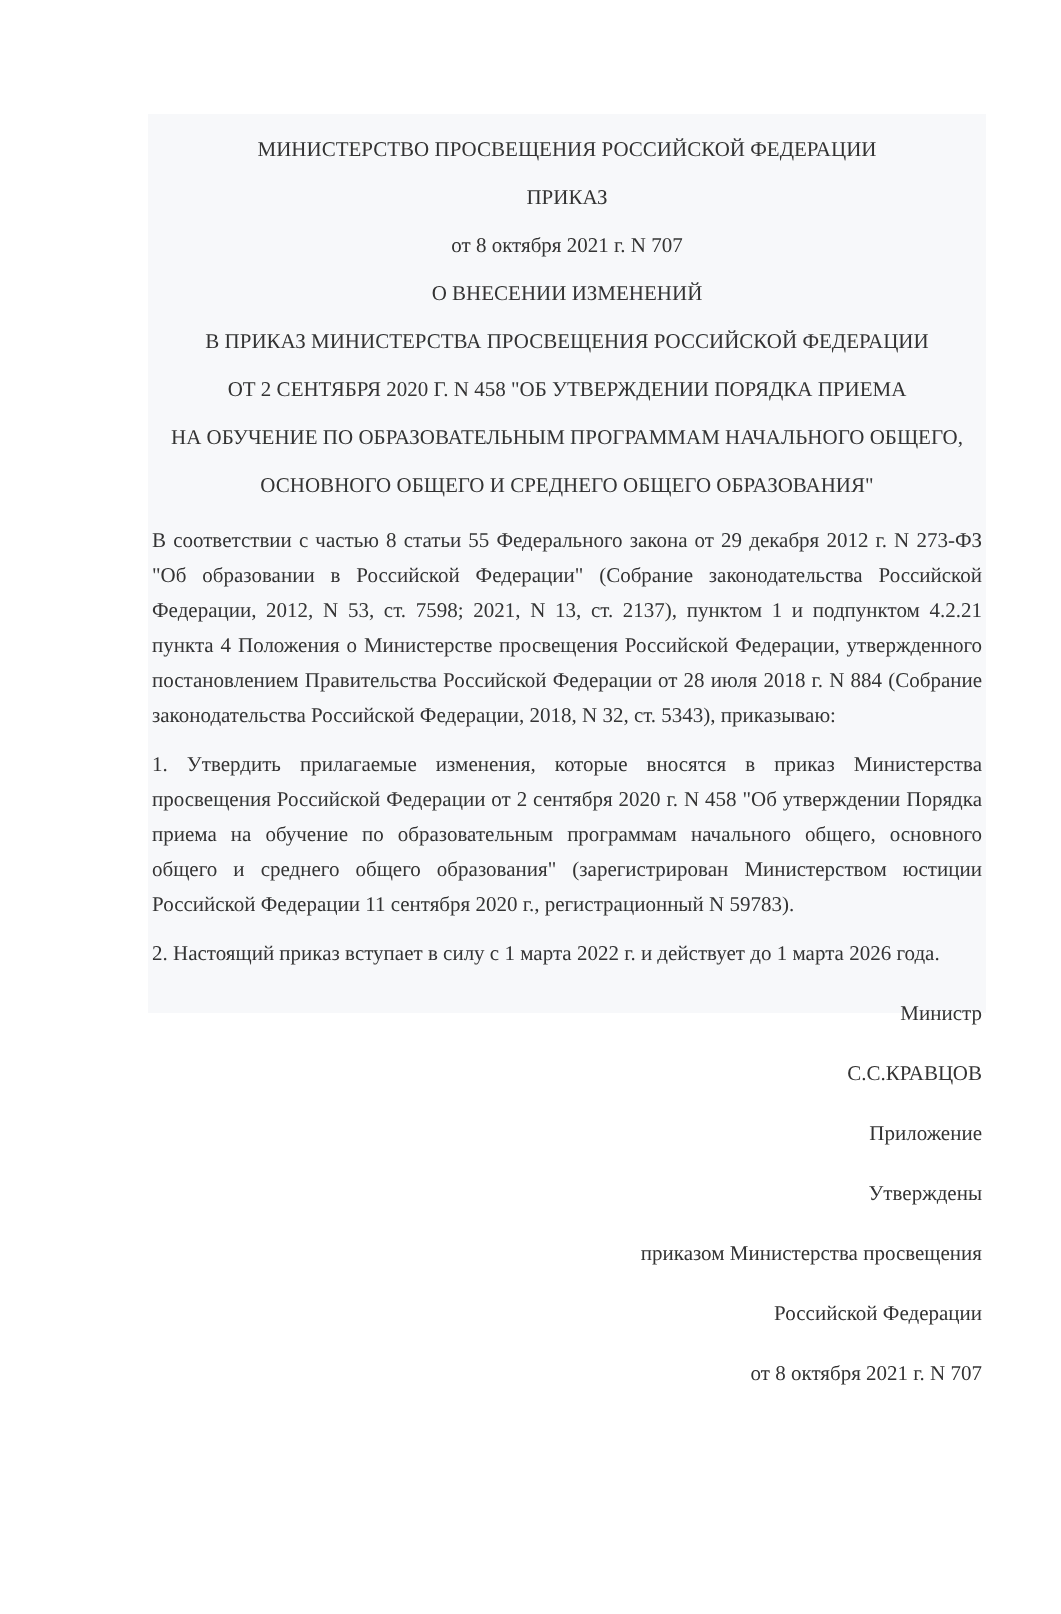МИНИСТЕРСТВО ПРОСВЕЩЕНИЯ РОССИЙСКОЙ ФЕДЕРАЦИИ
ПРИКАЗ
от 8 октября 2021 г. N 707
О ВНЕСЕНИИ ИЗМЕНЕНИЙ
В ПРИКАЗ МИНИСТЕРСТВА ПРОСВЕЩЕНИЯ РОССИЙСКОЙ ФЕДЕРАЦИИ
ОТ 2 СЕНТЯБРЯ 2020 Г. N 458 "ОБ УТВЕРЖДЕНИИ ПОРЯДКА ПРИЕМА
НА ОБУЧЕНИЕ ПО ОБРАЗОВАТЕЛЬНЫМ ПРОГРАММАМ НАЧАЛЬНОГО ОБЩЕГО,
ОСНОВНОГО ОБЩЕГО И СРЕДНЕГО ОБЩЕГО ОБРАЗОВАНИЯ"
В соответствии с частью 8 статьи 55 Федерального закона от 29 декабря 2012 г. N 273-ФЗ "Об образовании в Российской Федерации" (Собрание законодательства Российской Федерации, 2012, N 53, ст. 7598; 2021, N 13, ст. 2137), пунктом 1 и подпунктом 4.2.21 пункта 4 Положения о Министерстве просвещения Российской Федерации, утвержденного постановлением Правительства Российской Федерации от 28 июля 2018 г. N 884 (Собрание законодательства Российской Федерации, 2018, N 32, ст. 5343), приказываю:
1. Утвердить прилагаемые изменения, которые вносятся в приказ Министерства просвещения Российской Федерации от 2 сентября 2020 г. N 458 "Об утверждении Порядка приема на обучение по образовательным программам начального общего, основного общего и среднего общего образования" (зарегистрирован Министерством юстиции Российской Федерации 11 сентября 2020 г., регистрационный N 59783).
2. Настоящий приказ вступает в силу с 1 марта 2022 г. и действует до 1 марта 2026 года.
Министр
С.С.КРАВЦОВ
Приложение
Утверждены
приказом Министерства просвещения
Российской Федерации
от 8 октября 2021 г. N 707